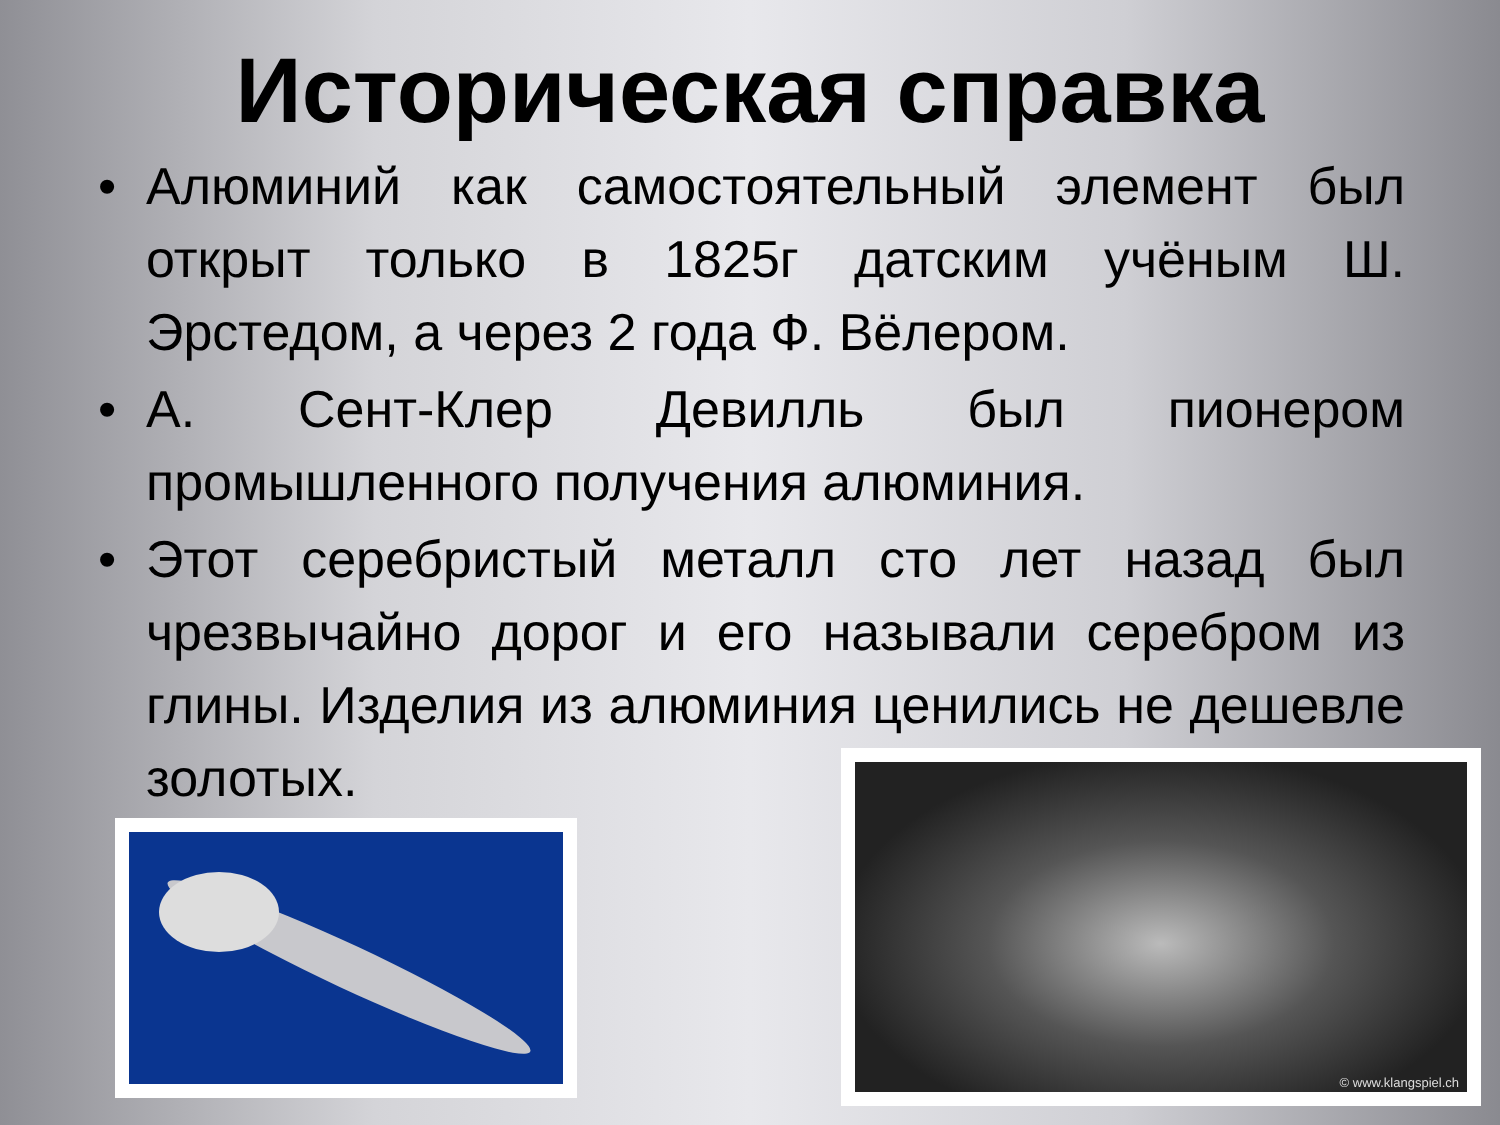Историческая справка
• Алюминий как самостоятельный элемент был открыт только в 1825г датским учёным Ш. Эрстедом, а через 2 года Ф. Вёлером.
• А. Сент-Клер Девилль был пионером промышленного получения алюминия.
• Этот серебристый металл сто лет назад был чрезвычайно дорог и его называли серебром из глины. Изделия из алюминия ценились не дешевле золотых.
© www.klangspiel.ch